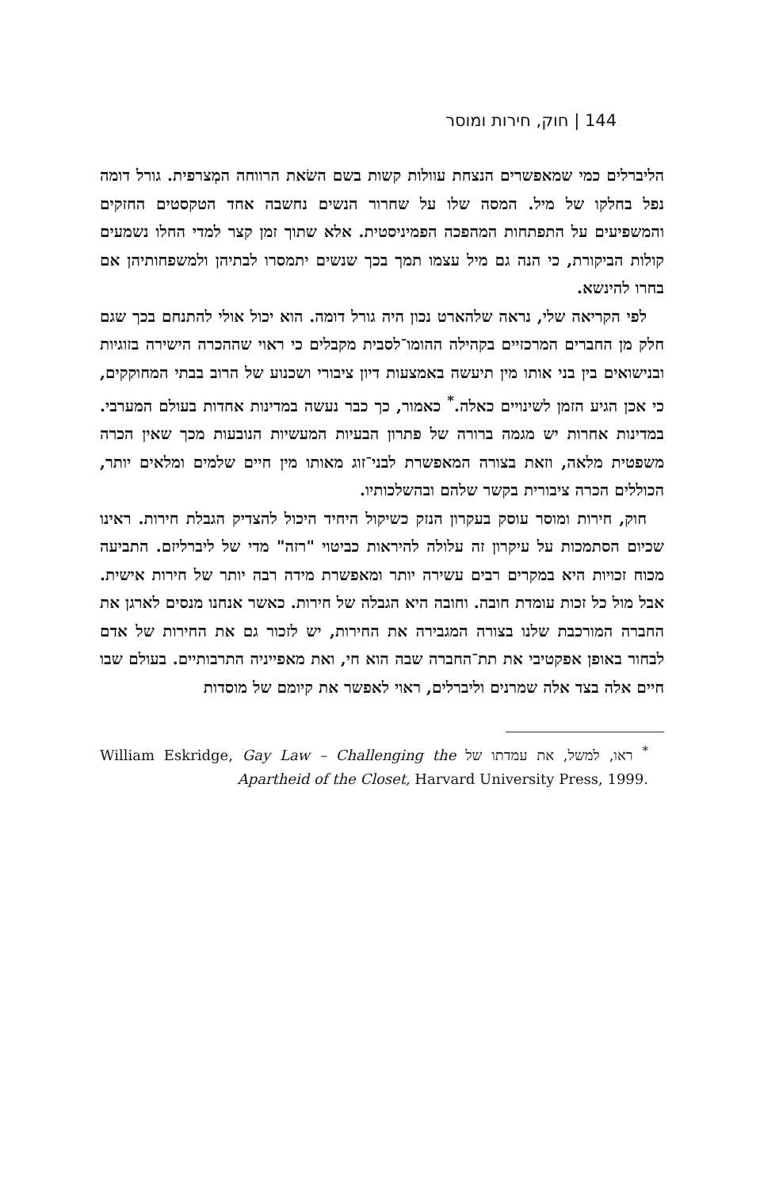144 | חוק, חירות ומוסר
הליברלים כמי שמאפשרים הנצחת עוולות קשות בשם השׂאת הרווחה המְצרפית. גורל דומה נפל בחלקו של מיל. המסה שלו על שחרור הנשים נחשבה אחד הטקסטים החזקים והמשפיעים על התפתחות המהפכה הפמיניסטית. אלא שתוך זמן קצר למדי החלו נשמעים קולות הביקורת, כי הנה גם מיל עצמו תמך בכך שנשים יתמסרו לבתיהן ולמשפחותיהן אם בחרו להינשא.
לפי הקריאה שלי, נראה שלהארט נכון היה גורל דומה. הוא יכול אולי להתנחם בכך שגם חלק מן החברים המרכזיים בקהילה ההומו־לסבית מקבלים כי ראוי שההכרה הישירה בזוגיות ובנישואים בין בני אותו מין תיעשה באמצעות דיון ציבורי ושכנוע של הרוב בבתי המחוקקים, כי אכן הגיע הזמן לשינויים כאלה.<sup>*</sup> כאמור, כך כבר נעשה במדינות אחדות בעולם המערבי. במדינות אחרות יש מגמה ברורה של פתרון הבעיות המעשיות הנובעות מכך שאין הכרה משפטית מלאה, וזאת בצורה המאפשרת לבני־זוג מאותו מין חיים שלמים ומלאים יותר, הכוללים הכרה ציבורית בקשר שלהם ובהשלכותיו.
חוק, חירות ומוסר עוסק בעקרון הנזק כשיקול היחיד היכול להצדיק הגבלת חירות. ראינו שכיום הסתמכות על עיקרון זה עלולה להיראות כביטוי "רזה" מדי של ליברליזם. התביעה מכוח זכויות היא במקרים רבים עשירה יותר ומאפשרת מידה רבה יותר של חירות אישית. אבל מול כל זכות עומדת חובה. וחובה היא הגבלה של חירות. כאשר אנחנו מנסים לארגן את החברה המורכבת שלנו בצורה המגבירה את החירות, יש לזכור גם את החירות של אדם לבחור באופן אפקטיבי את תת־החברה שבה הוא חי, ואת מאפייניה התרבותיים. בעולם שבו חיים אלה בצד אלה שמרנים וליברלים, ראוי לאפשר את קיומם של מוסדות
<sup>*</sup> ראו, למשל, את עמדתו של William Eskridge, Gay Law – Challenging the Apartheid of the Closet, Harvard University Press, 1999.